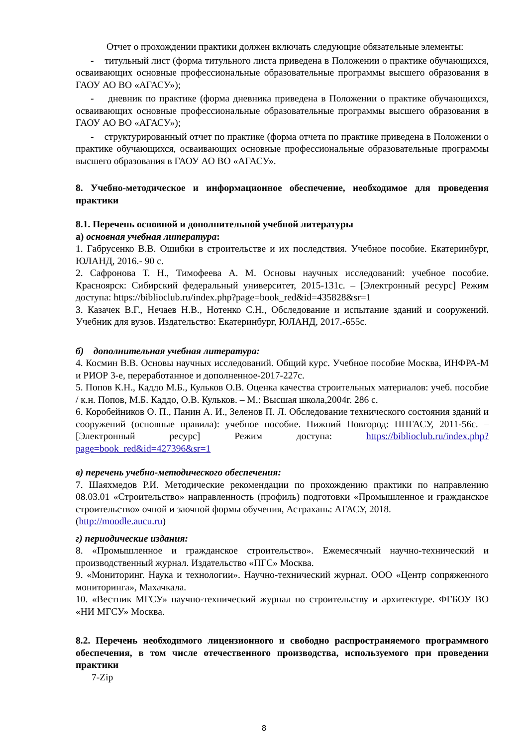Отчет о прохождении практики должен включать следующие обязательные элементы:
- титульный лист (форма титульного листа приведена в Положении о практике обучающихся, осваивающих основные профессиональные образовательные программы высшего образования в ГАОУ АО ВО «АГАСУ»);
- дневник по практике (форма дневника приведена в Положении о практике обучающихся, осваивающих основные профессиональные образовательные программы высшего образования в ГАОУ АО ВО «АГАСУ»);
- структурированный отчет по практике (форма отчета по практике приведена в Положении о практике обучающихся, осваивающих основные профессиональные образовательные программы высшего образования в ГАОУ АО ВО «АГАСУ».
8. Учебно-методическое и информационное обеспечение, необходимое для проведения практики
8.1. Перечень основной и дополнительной учебной литературы
а) основная учебная литература:
1. Габрусенко В.В. Ошибки в строительстве и их последствия. Учебное пособие. Екатеринбург, ЮЛАНД, 2016.- 90 с.
2. Сафронова Т. Н., Тимофеева А. М. Основы научных исследований: учебное пособие. Красноярск: Сибирский федеральный университет, 2015-131с. – [Электронный ресурс] Режим доступа: https://biblioclub.ru/index.php?page=book_red&id=435828&sr=1
3. Казачек В.Г., Нечаев Н.В., Нотенко С.Н., Обследование и испытание зданий и сооружений. Учебник для вузов. Издательство: Екатеринбург, ЮЛАНД, 2017.-655с.
б) дополнительная учебная литература:
4. Космин В.В. Основы научных исследований. Общий курс. Учебное пособие Москва, ИНФРА-М и РИОР 3-е, переработанное и дополненное-2017-227с.
5. Попов К.Н., Каддо М.Б., Кульков О.В. Оценка качества строительных материалов: учеб. пособие / к.н. Попов, М.Б. Каддо, О.В. Кульков. – М.: Высшая школа,2004г. 286 с.
6. Коробейников О. П., Панин А. И., Зеленов П. Л. Обследование технического состояния зданий и сооружений (основные правила): учебное пособие. Нижний Новгород: ННГАСУ, 2011-56с. – [Электронный ресурс] Режим доступа: https://biblioclub.ru/index.php?page=book_red&id=427396&sr=1
в) перечень учебно-методического обеспечения:
7. Шаяхмедов Р.И. Методические рекомендации по прохождению практики по направлению 08.03.01 «Строительство» направленность (профиль) подготовки «Промышленное и гражданское строительство» очной и заочной формы обучения, Астрахань: АГАСУ, 2018.
(http://moodle.aucu.ru)
г) периодические издания:
8. «Промышленное и гражданское строительство». Ежемесячный научно-технический и производственный журнал. Издательство «ПГС» Москва.
9. «Мониторинг. Наука и технологии». Научно-технический журнал. ООО «Центр сопряженного мониторинга», Махачкала.
10. «Вестник МГСУ» научно-технический журнал по строительству и архитектуре. ФГБОУ ВО «НИ МГСУ» Москва.
8.2. Перечень необходимого лицензионного и свободно распространяемого программного обеспечения, в том числе отечественного производства, используемого при проведении практики
7-Zip
8